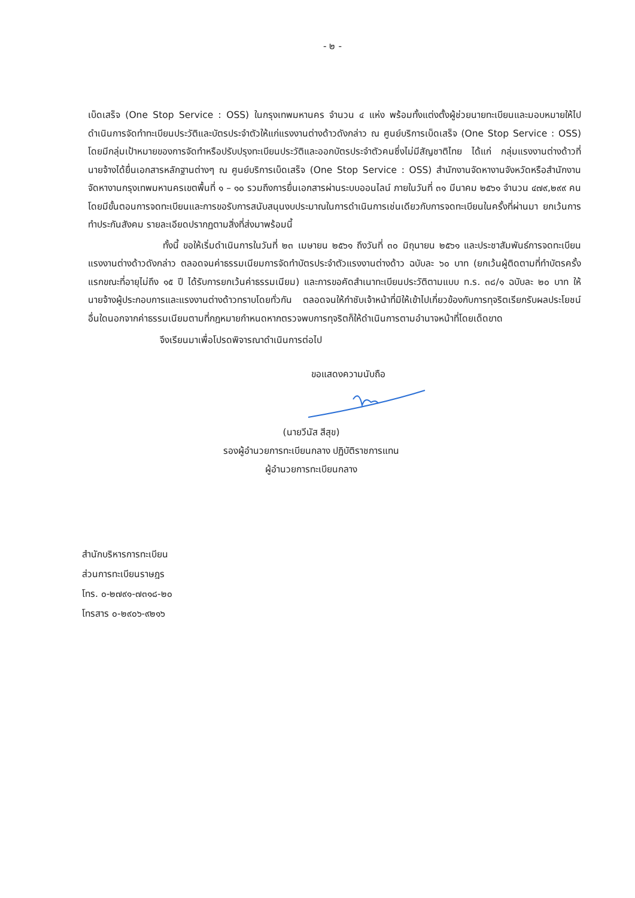- ๒ -
เบ็ดเสร็จ (One Stop Service : OSS) ในกรุงเทพมหานคร จำนวน ๔ แห่ง พร้อมทั้งแต่งตั้งผู้ช่วยนายทะเบียนและมอบหมายให้ไปดำเนินการจัดทำทะเบียนประวัติและบัตรประจำตัวให้แก่แรงงานต่างด้าวดังกล่าว ณ ศูนย์บริการเบ็ดเสร็จ (One Stop Service : OSS) โดยมีกลุ่มเป้าหมายของการจัดทำหรือปรับปรุงทะเบียนประวัติและออกบัตรประจำตัวคนซึ่งไม่มีสัญชาติไทย ได้แก่ กลุ่มแรงงานต่างด้าวที่นายจ้างได้ยื่นเอกสารหลักฐานต่างๆ ณ ศูนย์บริการเบ็ดเสร็จ (One Stop Service : OSS) สำนักงานจัดหางานจังหวัดหรือสำนักงานจัดหางานกรุงเทพมหานครเขตพื้นที่ ๑ – ๑๐ รวมถึงการยื่นเอกสารผ่านระบบออนไลน์ ภายในวันที่ ๓๑ มีนาคม ๒๕๖๑ จำนวน ๔๗๙,๒๙๙ คน โดยมีขั้นตอนการจดทะเบียนและการขอรับการสนับสนุนงบประมาณในการดำเนินการเช่นเดียวกับการจดทะเบียนในครั้งที่ผ่านมา ยกเว้นการทำประกันสังคม รายละเอียดปรากฏตามสิ่งที่ส่งมาพร้อมนี้
ทั้งนี้ ขอให้เริ่มดำเนินการในวันที่ ๒๓ เมษายน ๒๕๖๑ ถึงวันที่ ๓๐ มิถุนายน ๒๕๖๑ และประชาสัมพันธ์การจดทะเบียนแรงงานต่างด้าวดังกล่าว ตลอดจนค่าธรรมเนียมการจัดทำบัตรประจำตัวแรงงานต่างด้าว ฉบับละ ๖๐ บาท (ยกเว้นผู้ติดตามที่ทำบัตรครั้งแรกขณะที่อายุไม่ถึง ๑๕ ปี ได้รับการยกเว้นค่าธรรมเนียม) และการขอคัดสำเนาทะเบียนประวัติตามแบบ ท.ร. ๓๘/๑ ฉบับละ ๒๐ บาท ให้นายจ้างผู้ประกอบการและแรงงานต่างด้าวทราบโดยทั่วกัน ตลอดจนให้กำชับเจ้าหน้าที่มิให้เข้าไปเกี่ยวข้องกับการทุจริตเรียกรับผลประโยชน์อื่นใดนอกจากค่าธรรมเนียมตามที่กฎหมายกำหนดหากตรวจพบการทุจริตก็ให้ดำเนินการตามอำนาจหน้าที่โดยเด็ดขาด
จึงเรียนมาเพื่อโปรดพิจารณาดำเนินการต่อไป
ขอแสดงความนับถือ
(นายวีนัส สีสุข)
รองผู้อำนวยการทะเบียนกลาง ปฏิบัติราชการแทน
ผู้อำนวยการทะเบียนกลาง
สำนักบริหารการทะเบียน
ส่วนการทะเบียนราษฎร
โทร. ๐-๒๗๙๑-๗๓๑๘-๒๐
โทรสาร ๐-๒๙๐๖-๙๒๑๖